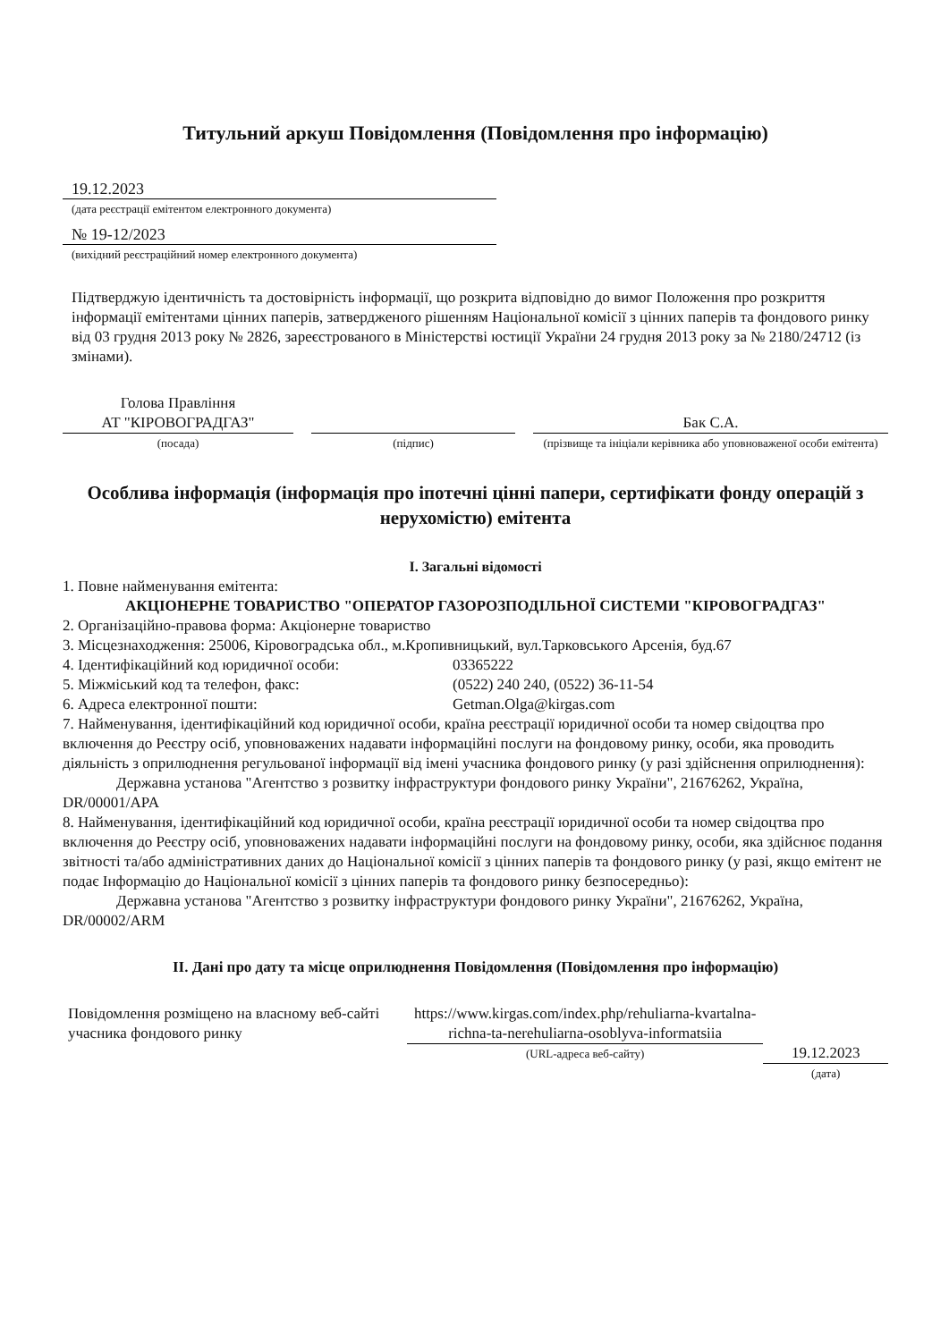Титульний аркуш Повідомлення (Повідомлення про інформацію)
19.12.2023
(дата реєстрації емітентом електронного документа)
№ 19-12/2023
(вихідний реєстраційний номер електронного документа)
Підтверджую ідентичність та достовірність інформації, що розкрита відповідно до вимог Положення про розкриття інформації емітентами цінних паперів, затвердженого рішенням Національної комісії з цінних паперів та фондового ринку від 03 грудня 2013 року № 2826, зареєстрованого в Міністерстві юстиції України 24 грудня 2013 року за № 2180/24712 (із змінами).
Голова Правління
АТ "КІРОВОГРАДГАЗ"
(посада)
(підпис)
Бак С.А.
(прізвище та ініціали керівника або уповноваженої особи емітента)
Особлива інформація (інформація про іпотечні цінні папери, сертифікати фонду операцій з нерухомістю) емітента
I. Загальні відомості
1. Повне найменування емітента:
АКЦІОНЕРНЕ ТОВАРИСТВО "ОПЕРАТОР ГАЗОРОЗПОДІЛЬНОЇ СИСТЕМИ "КІРОВОГРАДГАЗ"
2. Організаційно-правова форма: Акціонерне товариство
3. Місцезнаходження: 25006, Кіровоградська обл., м.Кропивницький, вул.Тарковського Арсенія, буд.67
4. Ідентифікаційний код юридичної особи: 03365222
5. Міжміський код та телефон, факс: (0522) 240 240, (0522) 36-11-54
6. Адреса електронної пошти: Getman.Olga@kirgas.com
7. Найменування, ідентифікаційний код юридичної особи, країна реєстрації юридичної особи та номер свідоцтва про включення до Реєстру осіб, уповноважених надавати інформаційні послуги на фондовому ринку, особи, яка проводить діяльність з оприлюднення регульованої інформації від імені учасника фондового ринку (у разі здійснення оприлюднення):
Державна установа "Агентство з розвитку інфраструктури фондового ринку України", 21676262, Україна, DR/00001/APA
8. Найменування, ідентифікаційний код юридичної особи, країна реєстрації юридичної особи та номер свідоцтва про включення до Реєстру осіб, уповноважених надавати інформаційні послуги на фондовому ринку, особи, яка здійснює подання звітності та/або адміністративних даних до Національної комісії з цінних паперів та фондового ринку (у разі, якщо емітент не подає Інформацію до Національної комісії з цінних паперів та фондового ринку безпосередньо):
Державна установа "Агентство з розвитку інфраструктури фондового ринку України", 21676262, Україна, DR/00002/ARM
II. Дані про дату та місце оприлюднення Повідомлення (Повідомлення про інформацію)
Повідомлення розміщено на власному веб-сайті учасника фондового ринку
https://www.kirgas.com/index.php/rehuliarna-kvartalna-richna-ta-nerehuliarna-osoblyva-informatsiia
(URL-адреса веб-сайту)
19.12.2023
(дата)